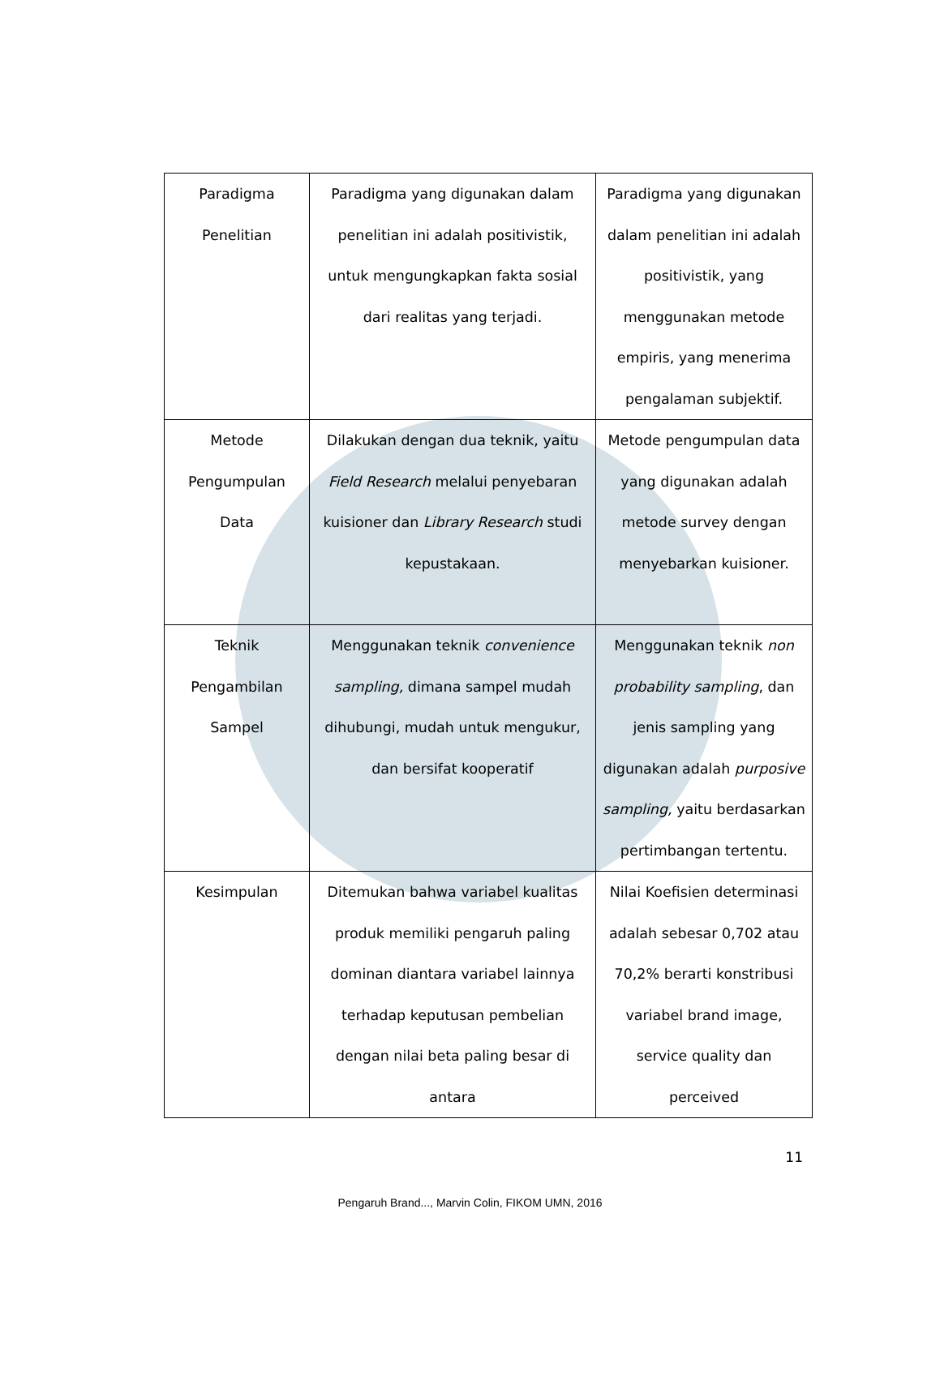| Paradigma Penelitian | Paradigma yang digunakan dalam penelitian ini adalah positivistik, untuk mengungkapkan fakta sosial dari realitas yang terjadi. | Paradigma yang digunakan dalam penelitian ini adalah positivistik, yang menggunakan metode empiris, yang menerima pengalaman subjektif. |
| Metode Pengumpulan Data | Dilakukan dengan dua teknik, yaitu Field Research melalui penyebaran kuisioner dan Library Research studi kepustakaan. | Metode pengumpulan data yang digunakan adalah metode survey dengan menyebarkan kuisioner. |
| Teknik Pengambilan Sampel | Menggunakan teknik convenience sampling, dimana sampel mudah dihubungi, mudah untuk mengukur, dan bersifat kooperatif | Menggunakan teknik non probability sampling , dan jenis sampling yang digunakan adalah purposive sampling, yaitu berdasarkan pertimbangan tertentu. |
| Kesimpulan | Ditemukan bahwa variabel kualitas produk memiliki pengaruh paling dominan diantara variabel lainnya terhadap keputusan pembelian dengan nilai beta paling besar di antara | Nilai Koefisien determinasi adalah sebesar 0,702 atau 70,2% berarti konstribusi variabel brand image, service quality dan perceived |
11
Pengaruh Brand..., Marvin Colin, FIKOM UMN, 2016